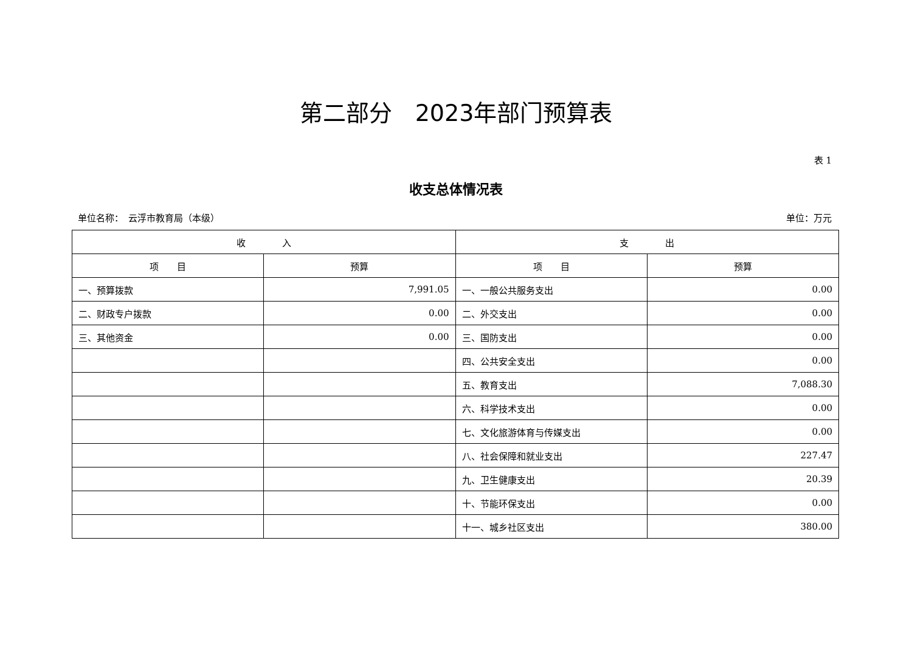第二部分　2023年部门预算表
表 1
收支总体情况表
单位名称：　云浮市教育局（本级） 单位：万元
| 收 入 | | 支 出 | |
| --- | --- | --- | --- |
| 项 目 | 预算 | 项 目 | 预算 |
| 一、预算拨款 | 7,991.05 | 一、一般公共服务支出 | 0.00 |
| 二、财政专户拨款 | 0.00 | 二、外交支出 | 0.00 |
| 三、其他资金 | 0.00 | 三、国防支出 | 0.00 |
| | | 四、公共安全支出 | 0.00 |
| | | 五、教育支出 | 7,088.30 |
| | | 六、科学技术支出 | 0.00 |
| | | 七、文化旅游体育与传媒支出 | 0.00 |
| | | 八、社会保障和就业支出 | 227.47 |
| | | 九、卫生健康支出 | 20.39 |
| | | 十、节能环保支出 | 0.00 |
| | | 十一、城乡社区支出 | 380.00 |